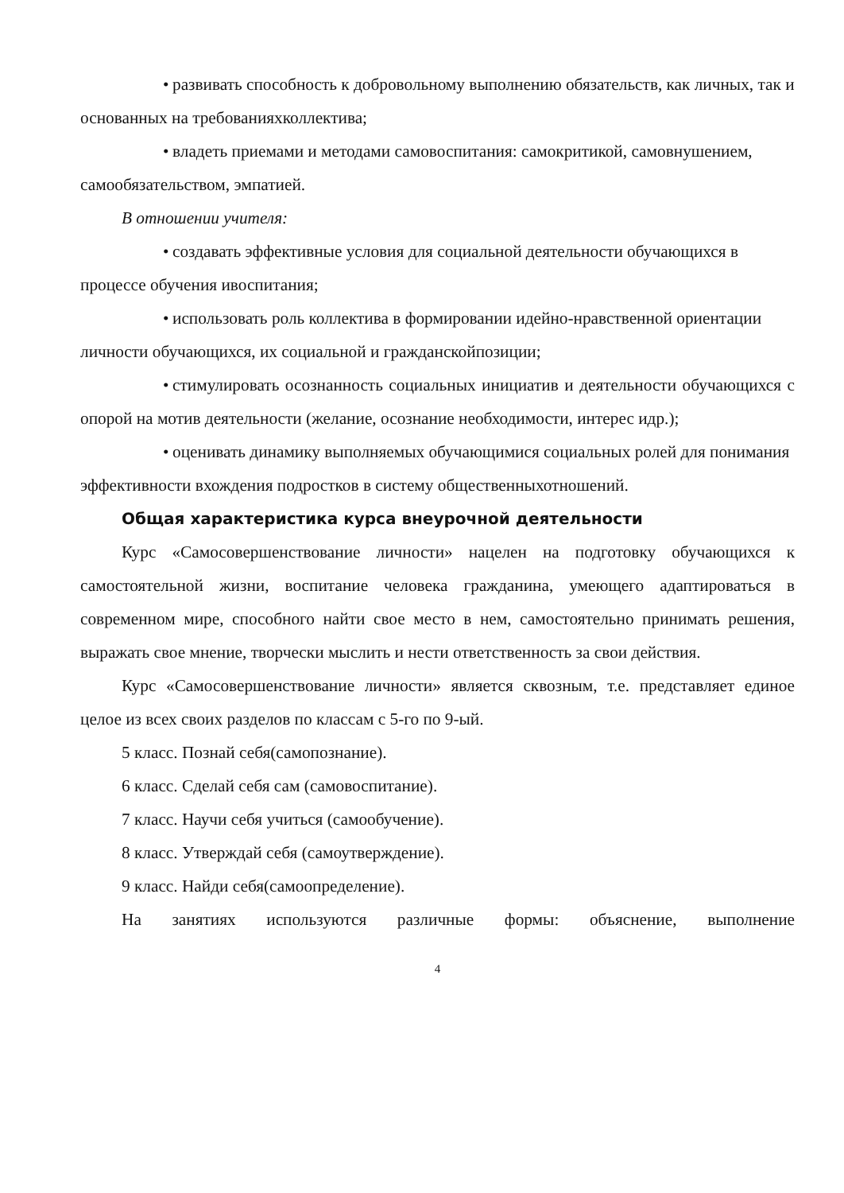• развивать способность к добровольному выполнению обязательств, как личных, так и основанных на требованияхколлектива;
• владеть приемами и методами самовоспитания: самокритикой, самовнушением, самообязательством, эмпатией.
В отношении учителя:
• создавать эффективные условия для социальной деятельности обучающихся в процессе обучения ивоспитания;
• использовать роль коллектива в формировании идейно-нравственной ориентации личности обучающихся, их социальной и гражданскойпозиции;
• стимулировать осознанность социальных инициатив и деятельности обучающихся с опорой на мотив деятельности (желание, осознание необходимости, интерес идр.);
• оценивать динамику выполняемых обучающимися социальных ролей для понимания эффективности вхождения подростков в систему общественныхотношений.
Общая характеристика курса внеурочной деятельности
Курс «Самосовершенствование личности» нацелен на подготовку обучающихся к самостоятельной жизни, воспитание человека гражданина, умеющего адаптироваться в современном мире, способного найти свое место в нем, самостоятельно принимать решения, выражать свое мнение, творчески мыслить и нести ответственность за свои действия.
Курс «Самосовершенствование личности» является сквозным, т.е. представляет единое целое из всех своих разделов по классам с 5-го по 9-ый.
5 класс. Познай себя(самопознание).
6 класс. Сделай себя сам (самовоспитание).
7 класс. Научи себя учиться (самообучение).
8 класс. Утверждай себя (самоутверждение).
9 класс. Найди себя(самоопределение).
На занятиях используются различные формы: объяснение, выполнение
4